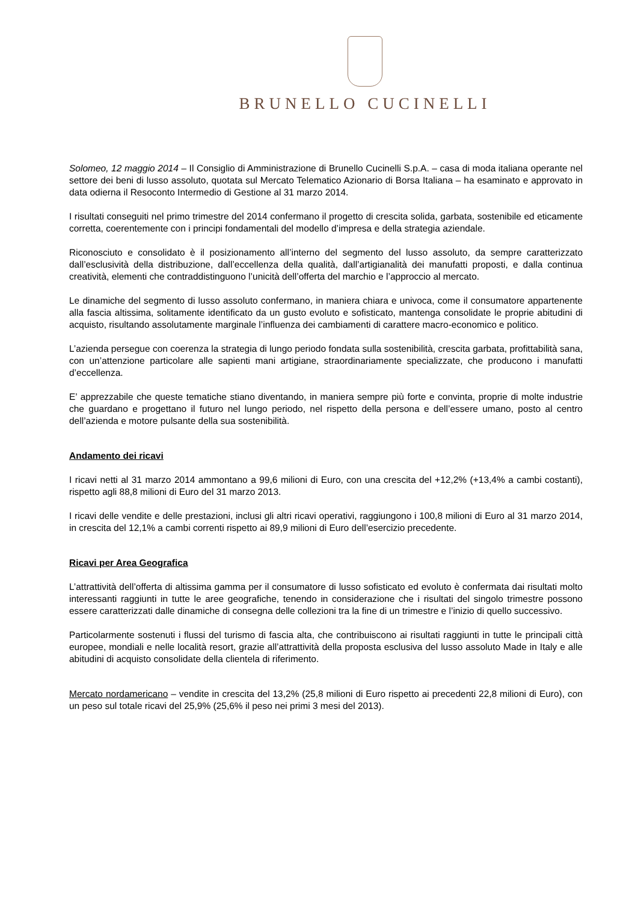BRUNELLO CUCINELLI
Solomeo, 12 maggio 2014 – Il Consiglio di Amministrazione di Brunello Cucinelli S.p.A. – casa di moda italiana operante nel settore dei beni di lusso assoluto, quotata sul Mercato Telematico Azionario di Borsa Italiana – ha esaminato e approvato in data odierna il Resoconto Intermedio di Gestione al 31 marzo 2014.
I risultati conseguiti nel primo trimestre del 2014 confermano il progetto di crescita solida, garbata, sostenibile ed eticamente corretta, coerentemente con i principi fondamentali del modello d’impresa e della strategia aziendale.
Riconosciuto e consolidato è il posizionamento all’interno del segmento del lusso assoluto, da sempre caratterizzato dall’esclusività della distribuzione, dall’eccellenza della qualità, dall’artigianalità dei manufatti proposti, e dalla continua creatività, elementi che contraddistinguono l’unicità dell’offerta del marchio e l’approccio al mercato.
Le dinamiche del segmento di lusso assoluto confermano, in maniera chiara e univoca, come il consumatore appartenente alla fascia altissima, solitamente identificato da un gusto evoluto e sofisticato, mantenga consolidate le proprie abitudini di acquisto, risultando assolutamente marginale l’influenza dei cambiamenti di carattere macro-economico e politico.
L’azienda persegue con coerenza la strategia di lungo periodo fondata sulla sostenibilità, crescita garbata, profittabilità sana, con un’attenzione particolare alle sapienti mani artigiane, straordinariamente specializzate, che producono i manufatti d’eccellenza.
E’ apprezzabile che queste tematiche stiano diventando, in maniera sempre più forte e convinta, proprie di molte industrie che guardano e progettano il futuro nel lungo periodo, nel rispetto della persona e dell’essere umano, posto al centro dell’azienda e motore pulsante della sua sostenibilità.
Andamento dei ricavi
I ricavi netti al 31 marzo 2014 ammontano a 99,6 milioni di Euro, con una crescita del +12,2% (+13,4% a cambi costanti), rispetto agli 88,8 milioni di Euro del 31 marzo 2013.
I ricavi delle vendite e delle prestazioni, inclusi gli altri ricavi operativi, raggiungono i 100,8 milioni di Euro al 31 marzo 2014, in crescita del 12,1% a cambi correnti rispetto ai 89,9 milioni di Euro dell’esercizio precedente.
Ricavi per Area Geografica
L’attrattività dell’offerta di altissima gamma per il consumatore di lusso sofisticato ed evoluto è confermata dai risultati molto interessanti raggiunti in tutte le aree geografiche, tenendo in considerazione che i risultati del singolo trimestre possono essere caratterizzati dalle dinamiche di consegna delle collezioni tra la fine di un trimestre e l’inizio di quello successivo.
Particolarmente sostenuti i flussi del turismo di fascia alta, che contribuiscono ai risultati raggiunti in tutte le principali città europee, mondiali e nelle località resort, grazie all’attrattività della proposta esclusiva del lusso assoluto Made in Italy e alle abitudini di acquisto consolidate della clientela di riferimento.
Mercato nordamericano – vendite in crescita del 13,2% (25,8 milioni di Euro rispetto ai precedenti 22,8 milioni di Euro), con un peso sul totale ricavi del 25,9% (25,6% il peso nei primi 3 mesi del 2013).